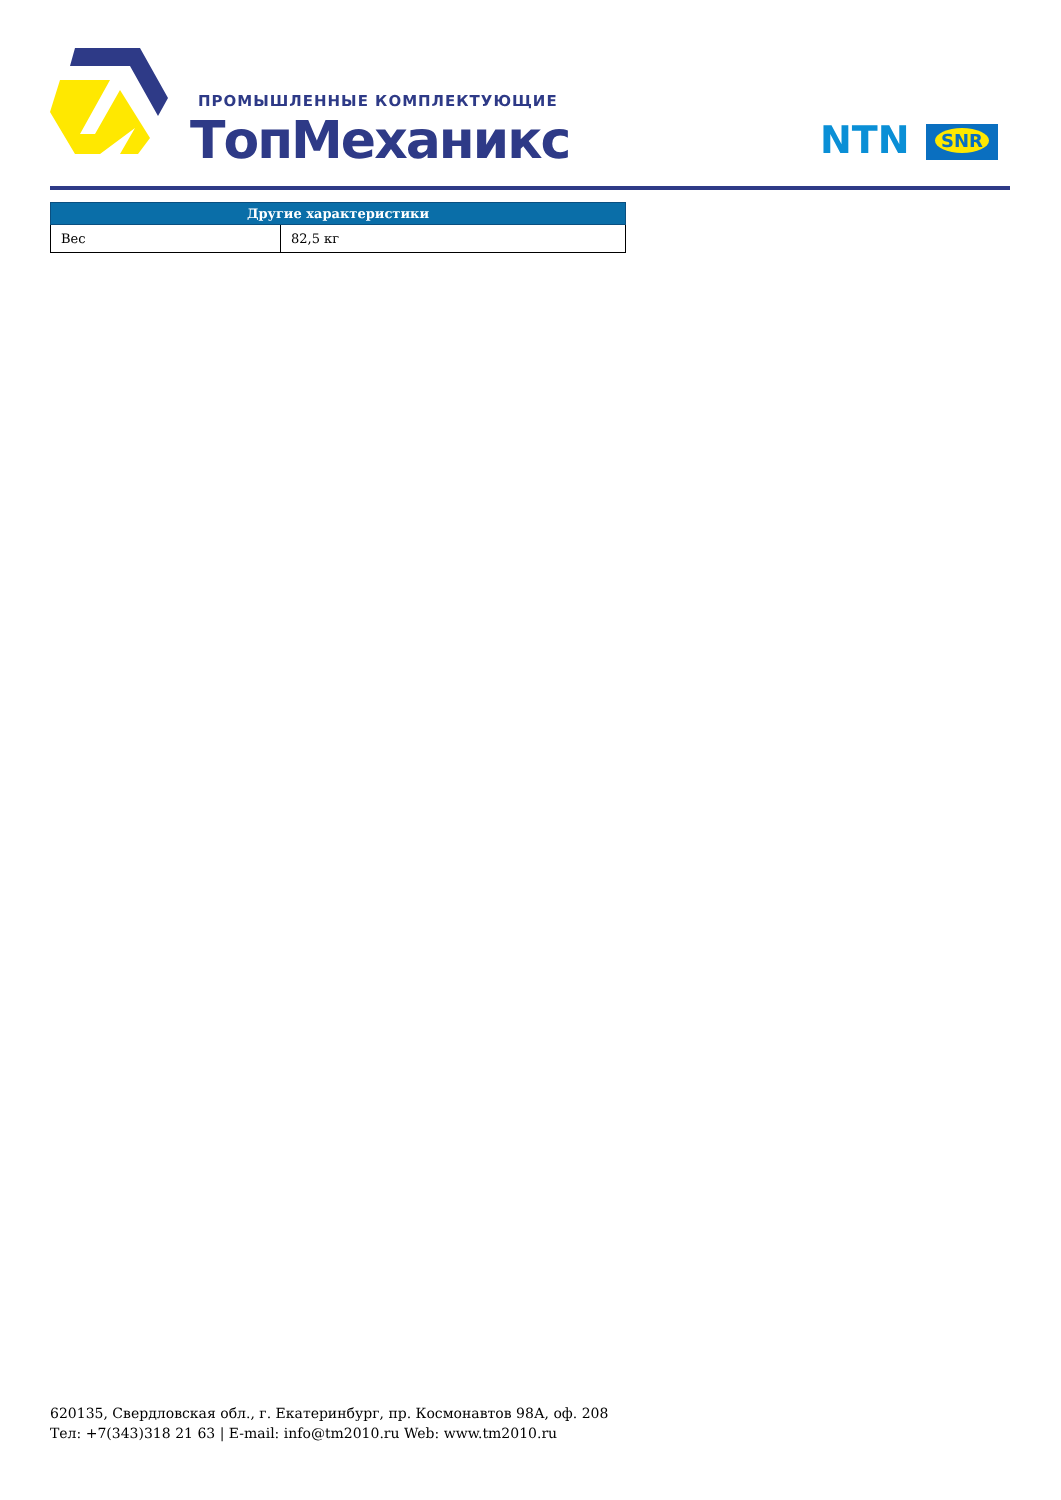ПРОМЫШЛЕННЫЕ КОМПЛЕКТУЮЩИЕ
ТопМеханикс NTN SNR
| Другие характеристики | |
| --- | --- |
| Вес | 82,5 кг |
620135, Свердловская обл., г. Екатеринбург, пр. Космонавтов 98А, оф. 208
Тел: +7(343)318 21 63 | E-mail: info@tm2010.ru Web: www.tm2010.ru